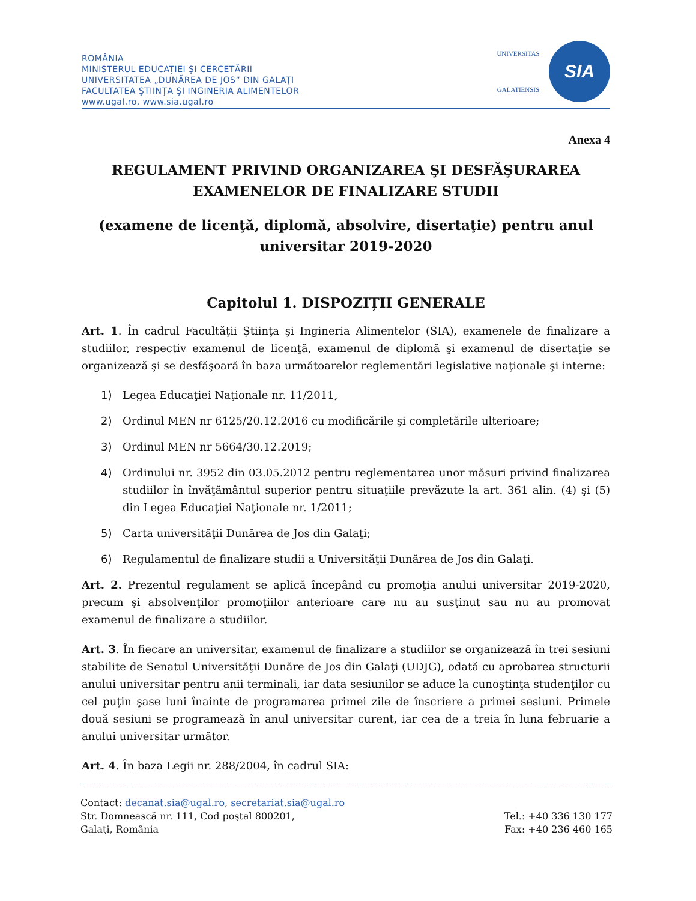ROMÂNIA
MINISTERUL EDUCAȚIEI ŞI CERCETĂRII
UNIVERSITATEA „DUNĂREA DE JOS” DIN GALAȚI
FACULTATEA ŞTIINȚA ŞI INGINERIA ALIMENTELOR
www.ugal.ro, www.sia.ugal.ro
UNIVERSITAS
GALATIENSIS
SIA
Anexa 4
REGULAMENT PRIVIND ORGANIZAREA ŞI DESFĂŞURAREA EXAMENELOR DE FINALIZARE STUDII
(examene de licenţă, diplomă, absolvire, disertaţie) pentru anul universitar 2019-2020
Capitolul 1. DISPOZIȚII GENERALE
Art. 1. În cadrul Facultăţii Ştiinţa şi Ingineria Alimentelor (SIA), examenele de finalizare a studiilor, respectiv examenul de licenţă, examenul de diplomă şi examenul de disertaţie se organizează şi se desfăşoară în baza următoarelor reglementări legislative naţionale şi interne:
1) Legea Educaţiei Naţionale nr. 11/2011,
2) Ordinul MEN nr 6125/20.12.2016 cu modificările şi completările ulterioare;
3) Ordinul MEN nr 5664/30.12.2019;
4) Ordinului nr. 3952 din 03.05.2012 pentru reglementarea unor măsuri privind finalizarea studiilor în învăţământul superior pentru situaţiile prevăzute la art. 361 alin. (4) şi (5) din Legea Educaţiei Naţionale nr. 1/2011;
5) Carta universităţii Dunărea de Jos din Galaţi;
6) Regulamentul de finalizare studii a Universităţii Dunărea de Jos din Galaţi.
Art. 2. Prezentul regulament se aplică începând cu promoţia anului universitar 2019-2020, precum şi absolvenţilor promoţiilor anterioare care nu au susţinut sau nu au promovat examenul de finalizare a studiilor.
Art. 3. În fiecare an universitar, examenul de finalizare a studiilor se organizează în trei sesiuni stabilite de Senatul Universităţii Dunăre de Jos din Galaţi (UDJG), odată cu aprobarea structurii anului universitar pentru anii terminali, iar data sesiunilor se aduce la cunoştinţa studenţilor cu cel puţin şase luni înainte de programarea primei zile de înscriere a primei sesiuni. Primele două sesiuni se programează în anul universitar curent, iar cea de a treia în luna februarie a anului universitar următor.
Art. 4. În baza Legii nr. 288/2004, în cadrul SIA:
Contact: decanat.sia@ugal.ro, secretariat.sia@ugal.ro
Str. Domnească nr. 111, Cod poştal 800201, Tel.: +40 336 130 177
Galaţi, România Fax: +40 236 460 165